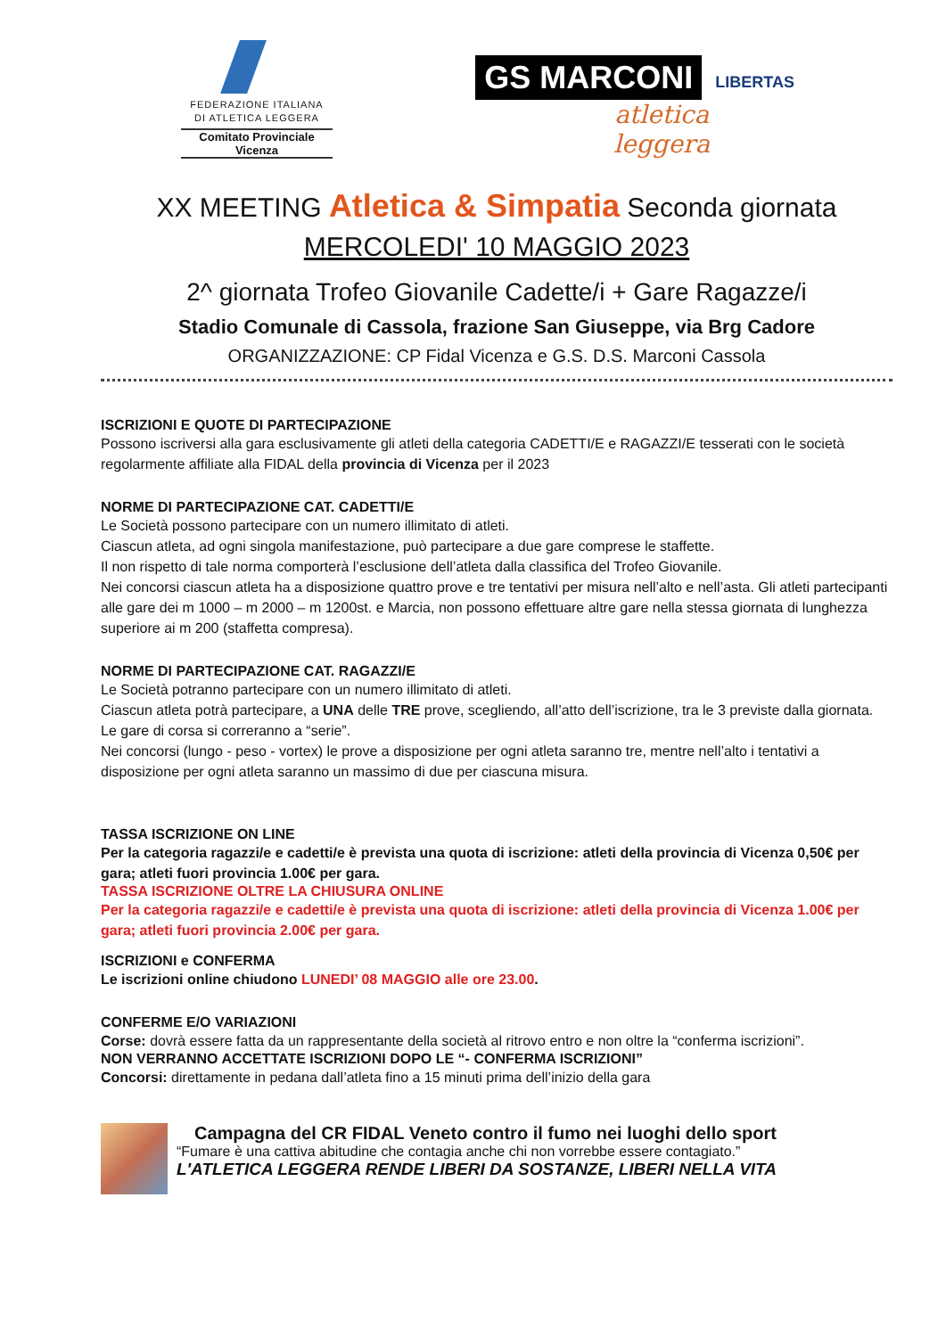FEDERAZIONE ITALIANA
DI ATLETICA LEGGERA
Comitato Provinciale Vicenza
GS MARCONI
LIBERTAS
atletica
leggera
XX MEETING Atletica & Simpatia Seconda giornata
MERCOLEDI' 10 MAGGIO 2023
2^ giornata Trofeo Giovanile Cadette/i + Gare Ragazze/i
Stadio Comunale di Cassola, frazione San Giuseppe, via Brg Cadore
ORGANIZZAZIONE: CP Fidal Vicenza e G.S. D.S. Marconi Cassola
ISCRIZIONI E QUOTE DI PARTECIPAZIONE
Possono iscriversi alla gara esclusivamente gli atleti della categoria CADETTI/E e RAGAZZI/E tesserati con le società regolarmente affiliate alla FIDAL della provincia di Vicenza per il 2023
NORME DI PARTECIPAZIONE CAT. CADETTI/E
Le Società possono partecipare con un numero illimitato di atleti.
Ciascun atleta, ad ogni singola manifestazione, può partecipare a due gare comprese le staffette.
Il non rispetto di tale norma comporterà l’esclusione dell’atleta dalla classifica del Trofeo Giovanile.
Nei concorsi ciascun atleta ha a disposizione quattro prove e tre tentativi per misura nell’alto e nell’asta. Gli atleti partecipanti alle gare dei m 1000 – m 2000 – m 1200st. e Marcia, non possono effettuare altre gare nella stessa giornata di lunghezza superiore ai m 200 (staffetta compresa).
NORME DI PARTECIPAZIONE CAT. RAGAZZI/E
Le Società potranno partecipare con un numero illimitato di atleti.
Ciascun atleta potrà partecipare, a UNA delle TRE prove, scegliendo, all’atto dell’iscrizione, tra le 3 previste dalla giornata.
Le gare di corsa si correranno a “serie”.
Nei concorsi (lungo - peso - vortex) le prove a disposizione per ogni atleta saranno tre, mentre nell’alto i tentativi a disposizione per ogni atleta saranno un massimo di due per ciascuna misura.
TASSA ISCRIZIONE ON LINE
Per la categoria ragazzi/e e cadetti/e è prevista una quota di iscrizione: atleti della provincia di Vicenza 0,50€ per gara; atleti fuori provincia 1.00€ per gara.
TASSA ISCRIZIONE OLTRE LA CHIUSURA ONLINE
Per la categoria ragazzi/e e cadetti/e è prevista una quota di iscrizione: atleti della provincia di Vicenza 1.00€ per gara; atleti fuori provincia 2.00€ per gara.
ISCRIZIONI e CONFERMA
Le iscrizioni online chiudono LUNEDI’ 08 MAGGIO alle ore 23.00.
CONFERME E/O VARIAZIONI
Corse: dovrà essere fatta da un rappresentante della società al ritrovo entro e non oltre la “conferma iscrizioni”.
NON VERRANNO ACCETTATE ISCRIZIONI DOPO LE “- CONFERMA ISCRIZIONI”
Concorsi: direttamente in pedana dall’atleta fino a 15 minuti prima dell’inizio della gara
Campagna del CR FIDAL Veneto contro il fumo nei luoghi dello sport
“Fumare è una cattiva abitudine che contagia anche chi non vorrebbe essere contagiato.”
L'ATLETICA LEGGERA RENDE LIBERI DA SOSTANZE, LIBERI NELLA VITA